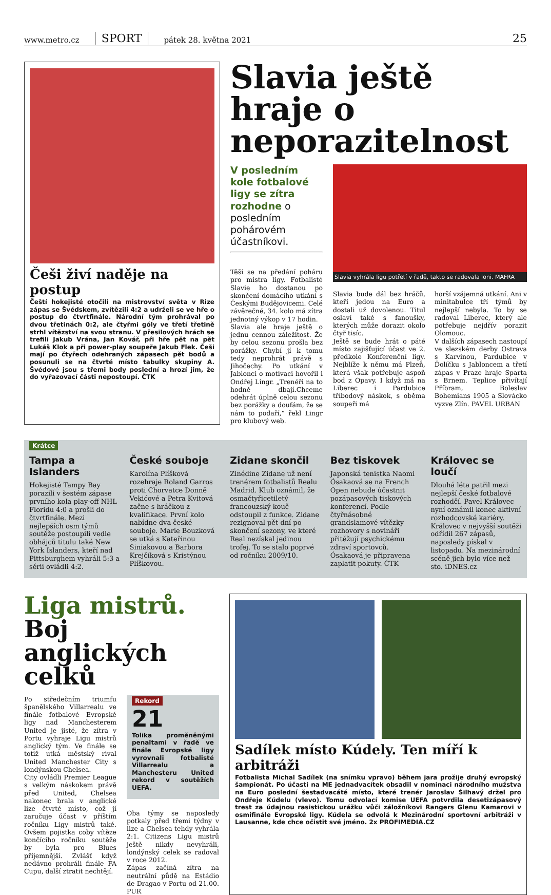www.metro.cz SPORT pátek 28. května 2021 25
Češi živí naděje na postup
Čeští hokejisté otočili na mistrovství světa v Rize zápas se Švédskem, zvítězili 4:2 a udrželi se ve hře o postup do čtvrtfinále. Národní tým prohrával po dvou třetinách 0:2, ale čtyřmi góly ve třetí třetině strhl vítězství na svou stranu. V přesilových hrách se trefili Jakub Vrána, Jan Kovář, při hře pět na pět Lukáš Klok a při power-play soupeře Jakub Flek. Češi mají po čtyřech odehraných zápasech pět bodů a posunuli se na čtvrté místo tabulky skupiny A. Švédové jsou s třemi body poslední a hrozí jim, že do vyřazovací části nepostoupí. ČTK
Slavia ještě hraje o neporazitelnost
V posledním kole fotbalové ligy se zítra rozhodne o posledním pohárovém účastníkovi.
Těší se na předání poháru pro mistra ligy. Fotbalisté Slavie ho dostanou po skončení domácího utkání s Českými Budějovicemi. Celé závěrečné, 34. kolo má zítra jednotný výkop v 17 hodin.
Slavia ale hraje ještě o jednu cennou záležitost. Že by celou sezonu prošla bez porážky. Chybí jí k tomu tedy neprohrát právě s Jihočechy. Po utkání v Jablonci o motivaci hovořil i Ondřej Lingr. „Trenéři na to hodně dbají.Chceme odehrát úplně celou sezonu bez porážky a doufám, že se nám to podaří,“ řekl Lingr pro klubový web.
Slavia vyhrála ligu potřetí v řadě, takto se radovala loni. MAFRA
Slavia bude dál bez hráčů, kteří jedou na Euro a dostali už dovolenou. Titul oslaví také s fanoušky, kterých může dorazit okolo čtyř tisíc.
Ještě se bude hrát o páté místo zajišťující účast ve 2. předkole Konferenční ligy. Nejblíže k němu má Plzeň, která však potřebuje aspoň bod z Opavy. I když má na Liberec i Pardubice tříbodový náskok, s oběma soupeři má
horší vzájemná utkání. Ani v minitabulce tří týmů by nejlepší nebyla. To by se radoval Liberec, který ale potřebuje nejdřív porazit Olomouc.
V dalších zápasech nastoupí ve slezském derby Ostrava s Karvinou, Pardubice v Ďolíčku s Jabloncem a třetí zápas v Praze hraje Sparta s Brnem. Teplice přivítají Příbram, Boleslav Bohemians 1905 a Slovácko vyzve Zlín. PAVEL URBAN
Krátce
Tampa a Islanders
Hokejisté Tampy Bay porazili v šestém zápase prvního kola play-off NHL Floridu 4:0 a prošli do čtvrtfinále. Mezi nejlepších osm týmů soutěže postoupili vedle obhájců titulu také New York Islanders, kteří nad Pittsburghem vyhráli 5:3 a sérii ovládli 4:2.
České souboje
Karolína Plíšková rozehraje Roland Garros proti Chorvatce Donně Vekićové a Petra Kvitová začne s hráčkou z kvalifikace. První kolo nabídne dva české souboje. Marie Bouzková se utká s Kateřinou Siniakovou a Barbora Krejčíková s Kristýnou Plíškovou.
Zidane skončil
Zinédine Zidane už není trenérem fotbalistů Realu Madrid. Klub oznámil, že osmačtyřicetiletý francouzský kouč odstoupil z funkce. Zidane rezignoval pět dní po skončení sezony, ve které Real nezískal jedinou trofej. To se stalo poprvé od ročníku 2009/10.
Bez tiskovek
Japonská tenistka Naomi Ósakaová se na French Open nebude účastnit pozápasových tiskových konferencí. Podle čtyřnásobné grandslamové vítězky rozhovory s novináři přitěžují psychickému zdraví sportovců. Ósakaová je připravena zaplatit pokuty. ČTK
Královec se loučí
Dlouhá léta patřil mezi nejlepší české fotbalové rozhodčí. Pavel Královec nyní oznámil konec aktivní rozhodcovské kariéry. Královec v nejvyšší soutěži odřídil 267 zápasů, naposledy pískal v listopadu. Na mezinárodní scéně jich bylo více než sto. iDNES.cz
Liga mistrů. Boj anglických celků
Po středečním triumfu španělského Villarrealu ve finále fotbalové Evropské ligy nad Manchesterem United je jisté, že zítra v Portu vyhraje Ligu mistrů anglický tým. Ve finále se totiž utká městský rival United Manchester City s londýnskou Chelsea.
City ovládli Premier League s velkým náskokem právě před United, Chelsea nakonec brala v anglické lize čtvrté místo, což jí zaručuje účast v příštím ročníku Ligy mistrů také. Ovšem pojistka coby vítěze končícího ročníku soutěže by byla pro Blues příjemnější. Zvlášť když nedávno prohráli finále FA Cupu, další ztratit nechtějí.
Rekord
21
Tolika proměněnými penaltami v řadě ve finále Evropské ligy vyrovnali fotbalisté Villarrealu a Manchesteru United rekord v soutěžích UEFA.
Oba týmy se naposledy potkaly před třemi týdny v lize a Chelsea tehdy vyhrála 2:1. Citizens Ligu mistrů ještě nikdy nevyhráli, londýnský celek se radoval v roce 2012.
Zápas začíná zítra na neutrální půdě na Estádio de Dragao v Portu od 21.00. PUR
Sadílek místo Kúdely. Ten míří k arbitráži
Fotbalista Michal Sadílek (na snímku vpravo) během jara prožije druhý evropský šampionát. Po účasti na ME jednadvacítek obsadil v nominaci národního mužstva na Euro poslední šestadvacáté místo, které trenér Jaroslav Šilhavý držel pro Ondřeje Kúdelu (vlevo). Tomu odvolací komise UEFA potvrdila desetizápasový trest za údajnou rasistickou urážku vůči záložníkovi Rangers Glenu Kamarovi v osmifinále Evropské ligy. Kúdela se odvolá k Mezinárodní sportovní arbitráži v Lausanne, kde chce očistit své jméno. 2x PROFIMEDIA.CZ